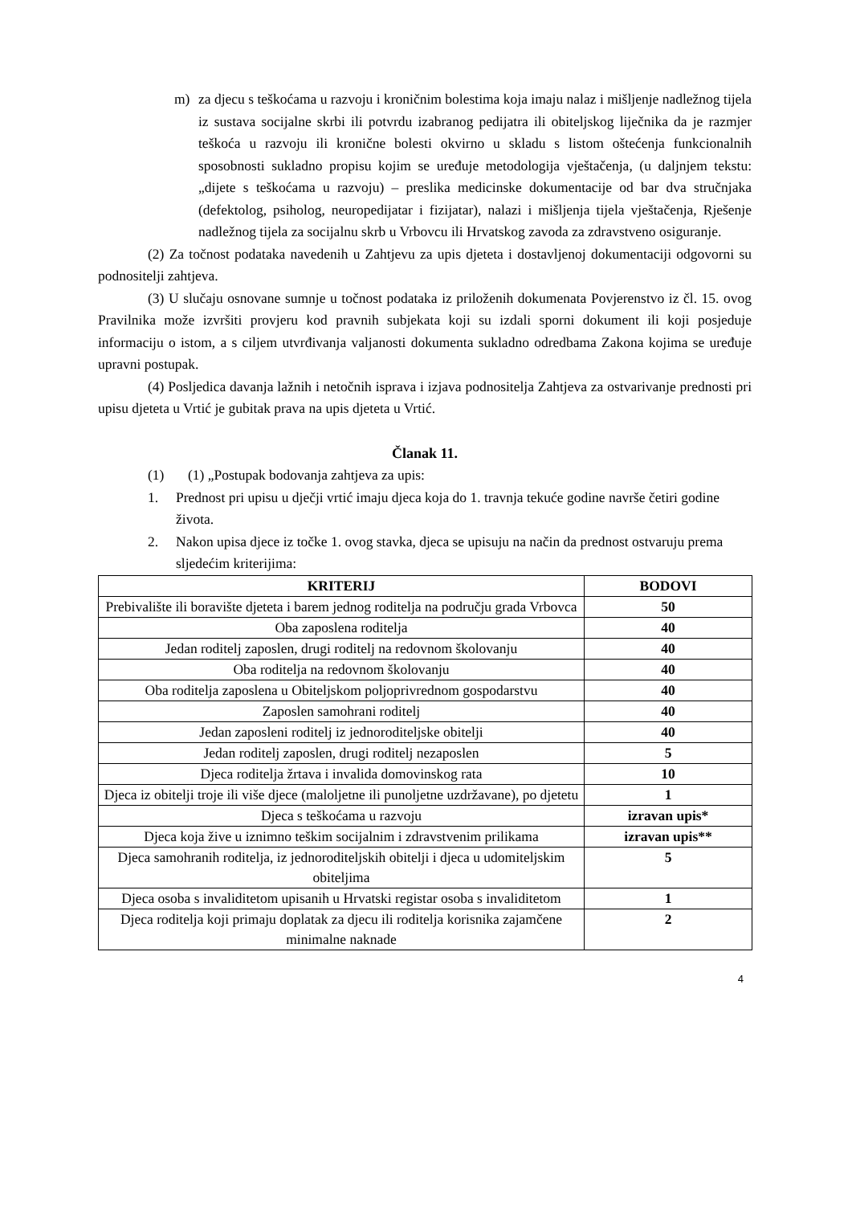m) za djecu s teškoćama u razvoju i kroničnim bolestima koja imaju nalaz i mišljenje nadležnog tijela iz sustava socijalne skrbi ili potvrdu izabranog pedijatra ili obiteljskog liječnika da je razmjer teškoća u razvoju ili kronične bolesti okvirno u skladu s listom oštećenja funkcionalnih sposobnosti sukladno propisu kojim se uređuje metodologija vještačenja, (u daljnjem tekstu: „dijete s teškoćama u razvoju) – preslika medicinske dokumentacije od bar dva stručnjaka (defektolog, psiholog, neuropedijatar i fizijatar), nalazi i mišljenja tijela vještačenja, Rješenje nadležnog tijela za socijalnu skrb u Vrbovcu ili Hrvatskog zavoda za zdravstveno osiguranje.
(2) Za točnost podataka navedenih u Zahtjevu za upis djeteta i dostavljenoj dokumentaciji odgovorni su podnositelji zahtjeva.
(3) U slučaju osnovane sumnje u točnost podataka iz priloženih dokumenata Povjerenstvo iz čl. 15. ovog Pravilnika može izvršiti provjeru kod pravnih subjekata koji su izdali sporni dokument ili koji posjeduje informaciju o istom, a s ciljem utvrđivanja valjanosti dokumenta sukladno odredbama Zakona kojima se uređuje upravni postupak.
(4) Posljedica davanja lažnih i netočnih isprava i izjava podnositelja Zahtjeva za ostvarivanje prednosti pri upisu djeteta u Vrtić je gubitak prava na upis djeteta u Vrtić.
Članak 11.
(1) (1) „Postupak bodovanja zahtjeva za upis:
1. Prednost pri upisu u dječji vrtić imaju djeca koja do 1. travnja tekuće godine navrše četiri godine života.
2. Nakon upisa djece iz točke 1. ovog stavka, djeca se upisuju na način da prednost ostvaruju prema sljedećim kriterijima:
| KRITERIJ | BODOVI |
| --- | --- |
| Prebivalište ili boravište djeteta i barem jednog roditelja na području grada Vrbovca | 50 |
| Oba zaposlena roditelja | 40 |
| Jedan roditelj zaposlen, drugi roditelj na redovnom školovanju | 40 |
| Oba roditelja na redovnom školovanju | 40 |
| Oba roditelja zaposlena u Obiteljskom poljoprivrednom gospodarstvu | 40 |
| Zaposlen samohrani roditelj | 40 |
| Jedan zaposleni roditelj iz jednoroditeljske obitelji | 40 |
| Jedan roditelj zaposlen, drugi roditelj nezaposlen | 5 |
| Djeca roditelja žrtava i invalida domovinskog rata | 10 |
| Djeca iz obitelji troje ili više djece (maloljetne ili punoljetne uzdržavane), po djetetu | 1 |
| Djeca s teškoćama u razvoju | izravan upis* |
| Djeca koja žive u iznimno teškim socijalnim i zdravstvenim prilikama | izravan upis** |
| Djeca samohranih roditelja, iz jednoroditeljskih obitelji i djeca u udomiteljskim obiteljima | 5 |
| Djeca osoba s invaliditetom upisanih u Hrvatski registar osoba s invaliditetom | 1 |
| Djeca roditelja koji primaju doplatak za djecu ili roditelja korisnika zajamčene minimalne naknade | 2 |
4